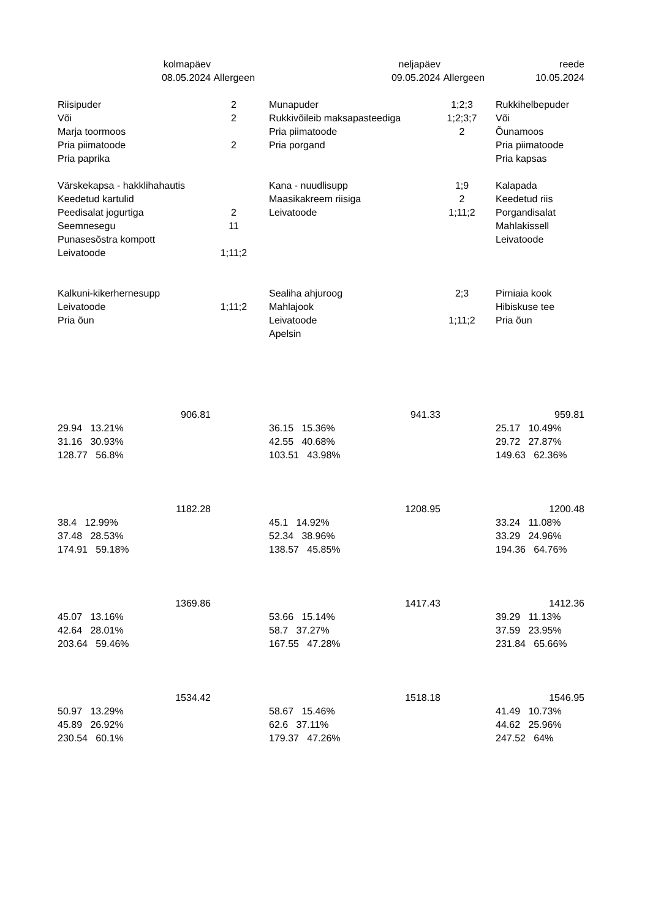| kolmapäev | | | neljapäev | | | reede |
| 08.05.2024 | Allergeen | | 09.05.2024 | Allergeen | | 10.05.2024 |
| Riisipuder | 2 | | Munapuder | 1;2;3 | | Rukkihelbepuder |
| Või | 2 | | Rukkivõileib maksapasteediga | 1;2;3;7 | | Või |
| Marja toormoos | | | Pria piimatoode | 2 | | Õunamoos |
| Pria piimatoode | 2 | | Pria porgand | | | Pria piimatoode |
| Pria paprika | | | | | | Pria kapsas |
| Värskekapsa - hakklihahautis | | | Kana - nuudlisupp | 1;9 | | Kalapada |
| Keedetud kartulid | | | Maasikakreem riisiga | 2 | | Keedetud riis |
| Peedisalat jogurtiga | 2 | | Leivatoode | 1;11;2 | | Porgandisalat |
| Seemnesegu | 11 | | | | | Mahlakissell |
| Punasesõstra kompott | | | | | | Leivatoode |
| Leivatoode | 1;11;2 | | | | | |
| Kalkuni-kikerhernesupp | | | Sealiha ahjuroog | 2;3 | | Pirniaia kook |
| Leivatoode | 1;11;2 | | Mahlajook | | | Hibiskuse tee |
| Pria õun | | | Leivatoode | 1;11;2 | | Pria õun |
| | | | Apelsin | | | |
| 906.81 | | | 941.33 | | | 959.81 |
| 29.94 13.21% | | | 36.15 15.36% | | | 25.17 10.49% |
| 31.16 30.93% | | | 42.55 40.68% | | | 29.72 27.87% |
| 128.77 56.8% | | | 103.51 43.98% | | | 149.63 62.36% |
| 1182.28 | | | 1208.95 | | | 1200.48 |
| 38.4 12.99% | | | 45.1 14.92% | | | 33.24 11.08% |
| 37.48 28.53% | | | 52.34 38.96% | | | 33.29 24.96% |
| 174.91 59.18% | | | 138.57 45.85% | | | 194.36 64.76% |
| 1369.86 | | | 1417.43 | | | 1412.36 |
| 45.07 13.16% | | | 53.66 15.14% | | | 39.29 11.13% |
| 42.64 28.01% | | | 58.7 37.27% | | | 37.59 23.95% |
| 203.64 59.46% | | | 167.55 47.28% | | | 231.84 65.66% |
| 1534.42 | | | 1518.18 | | | 1546.95 |
| 50.97 13.29% | | | 58.67 15.46% | | | 41.49 10.73% |
| 45.89 26.92% | | | 62.6 37.11% | | | 44.62 25.96% |
| 230.54 60.1% | | | 179.37 47.26% | | | 247.52 64% |